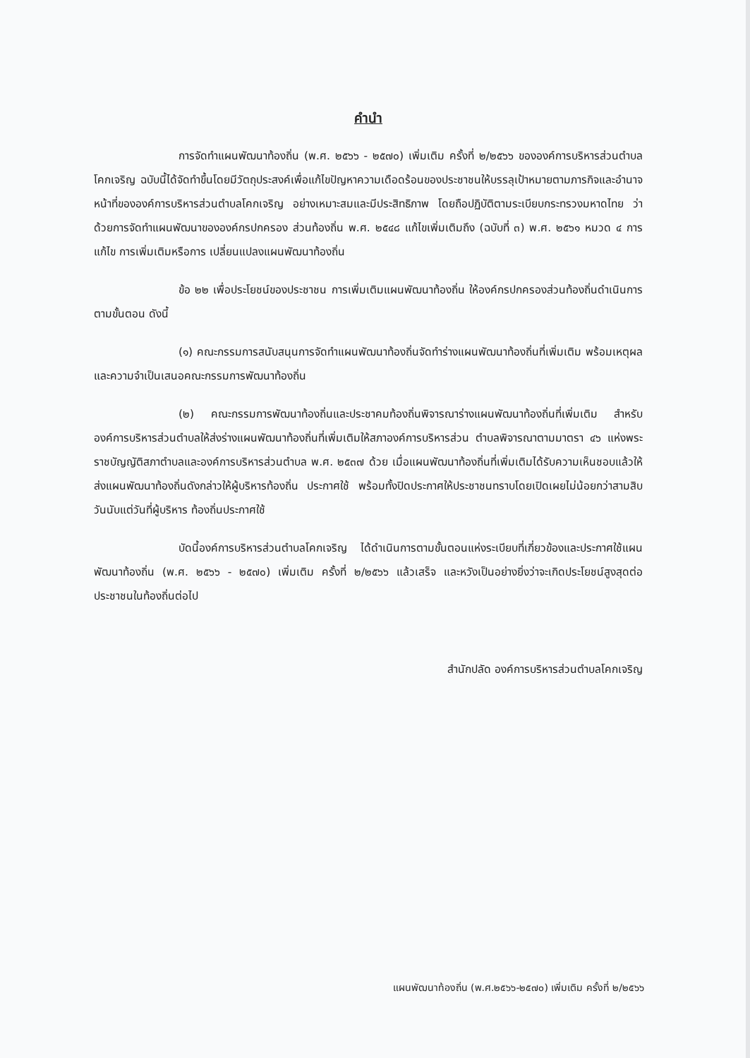คำนำ
การจัดทำแผนพัฒนาท้องถิ่น (พ.ศ. ๒๕๖๖ - ๒๕๗๐) เพิ่มเติม ครั้งที่ ๒/๒๕๖๖ ขององค์การบริหารส่วนตำบลโคกเจริญ ฉบับนี้ได้จัดทำขึ้นโดยมีวัตถุประสงค์เพื่อแก้ไขปัญหาความเดือดร้อนของประชาชนให้บรรลุเป้าหมายตามภารกิจและอำนาจหน้าที่ขององค์การบริหารส่วนตำบลโคกเจริญ อย่างเหมาะสมและมีประสิทธิภาพ โดยถือปฏิบัติตามระเบียบกระทรวงมหาดไทย ว่าด้วยการจัดทำแผนพัฒนาขององค์กรปกครอง ส่วนท้องถิ่น พ.ศ. ๒๕๔๘ แก้ไขเพิ่มเติมถึง (ฉบับที่ ๓) พ.ศ. ๒๕๖๑ หมวด ๔ การแก้ไข การเพิ่มเติมหรือการ เปลี่ยนแปลงแผนพัฒนาท้องถิ่น
ข้อ ๒๒ เพื่อประโยชน์ของประชาชน การเพิ่มเติมแผนพัฒนาท้องถิ่น ให้องค์กรปกครองส่วนท้องถิ่นดำเนินการตามขั้นตอน ดังนี้
(๑) คณะกรรมการสนับสนุนการจัดทำแผนพัฒนาท้องถิ่นจัดทำร่างแผนพัฒนาท้องถิ่นที่เพิ่มเติม พร้อมเหตุผลและความจำเป็นเสนอคณะกรรมการพัฒนาท้องถิ่น
(๒) คณะกรรมการพัฒนาท้องถิ่นและประชาคมท้องถิ่นพิจารณาร่างแผนพัฒนาท้องถิ่นที่เพิ่มเติม สำหรับองค์การบริหารส่วนตำบลให้ส่งร่างแผนพัฒนาท้องถิ่นที่เพิ่มเติมให้สภาองค์การบริหารส่วน ตำบลพิจารณาตามมาตรา ๔๖ แห่งพระราชบัญญัติสภาตำบลและองค์การบริหารส่วนตำบล พ.ศ. ๒๕๓๗ ด้วย เมื่อแผนพัฒนาท้องถิ่นที่เพิ่มเติมได้รับความเห็นชอบแล้วให้ส่งแผนพัฒนาท้องถิ่นดังกล่าวให้ผู้บริหารท้องถิ่น ประกาศใช้ พร้อมทั้งปิดประกาศให้ประชาชนทราบโดยเปิดเผยไม่น้อยกว่าสามสิบวันนับแต่วันที่ผู้บริหาร ท้องถิ่นประกาศใช้
บัดนี้องค์การบริหารส่วนตำบลโคกเจริญ ได้ดำเนินการตามขั้นตอนแห่งระเบียบที่เกี่ยวข้องและประกาศใช้แผนพัฒนาท้องถิ่น (พ.ศ. ๒๕๖๖ - ๒๕๗๐) เพิ่มเติม ครั้งที่ ๒/๒๕๖๖ แล้วเสร็จ และหวังเป็นอย่างยิ่งว่าจะเกิดประโยชน์สูงสุดต่อประชาชนในท้องถิ่นต่อไป
สำนักปลัด องค์การบริหารส่วนตำบลโคกเจริญ
แผนพัฒนาท้องถิ่น (พ.ศ.๒๕๖๖-๒๕๗๐) เพิ่มเติม ครั้งที่ ๒/๒๕๖๖